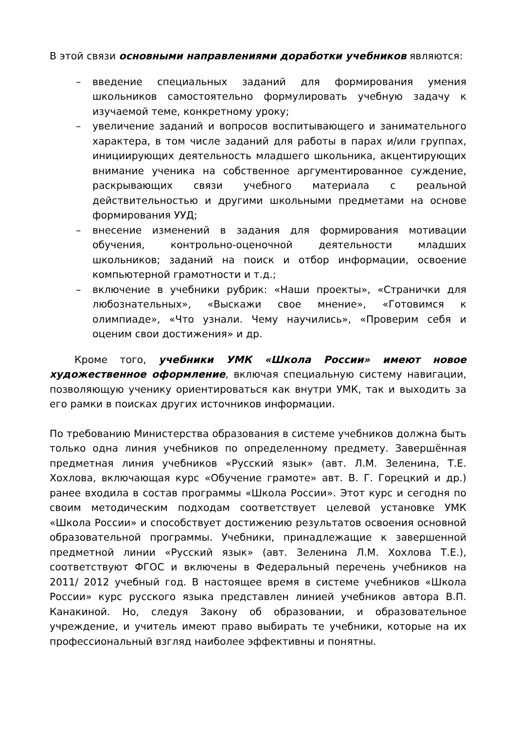В этой связи основными направлениями доработки учебников являются:
– введение специальных заданий для формирования умения школьников самостоятельно формулировать учебную задачу к изучаемой теме, конкретному уроку;
– увеличение заданий и вопросов воспитывающего и занимательного характера, в том числе заданий для работы в парах и/или группах, инициирующих деятельность младшего школьника, акцентирующих внимание ученика на собственное аргументированное суждение, раскрывающих связи учебного материала с реальной действительностью и другими школьными предметами на основе формирования УУД;
– внесение изменений в задания для формирования мотивации обучения, контрольно-оценочной деятельности младших школьников; заданий на поиск и отбор информации, освоение компьютерной грамотности и т.д.;
– включение в учебники рубрик: «Наши проекты», «Странички для любознательных», «Выскажи свое мнение», «Готовимся к олимпиаде», «Что узнали. Чему научились», «Проверим себя и оценим свои достижения» и др.
Кроме того, учебники УМК «Школа России» имеют новое художественное оформление, включая специальную систему навигации, позволяющую ученику ориентироваться как внутри УМК, так и выходить за его рамки в поисках других источников информации.
По требованию Министерства образования в системе учебников должна быть только одна линия учебников по определенному предмету. Завершённая предметная линия учебников «Русский язык» (авт. Л.М. Зеленина, Т.Е. Хохлова, включающая курс «Обучение грамоте» авт. В. Г. Горецкий и др.) ранее входила в состав программы «Школа России». Этот курс и сегодня по своим методическим подходам соответствует целевой установке УМК «Школа России» и способствует достижению результатов освоения основной образовательной программы. Учебники, принадлежащие к завершенной предметной линии «Русский язык» (авт. Зеленина Л.М. Хохлова Т.Е.), соответствуют ФГОС и включены в Федеральный перечень учебников на 2011/ 2012 учебный год. В настоящее время в системе учебников «Школа России» курс русского языка представлен линией учебников автора В.П. Канакиной. Но, следуя Закону об образовании, и образовательное учреждение, и учитель имеют право выбирать те учебники, которые на их профессиональный взгляд наиболее эффективны и понятны.